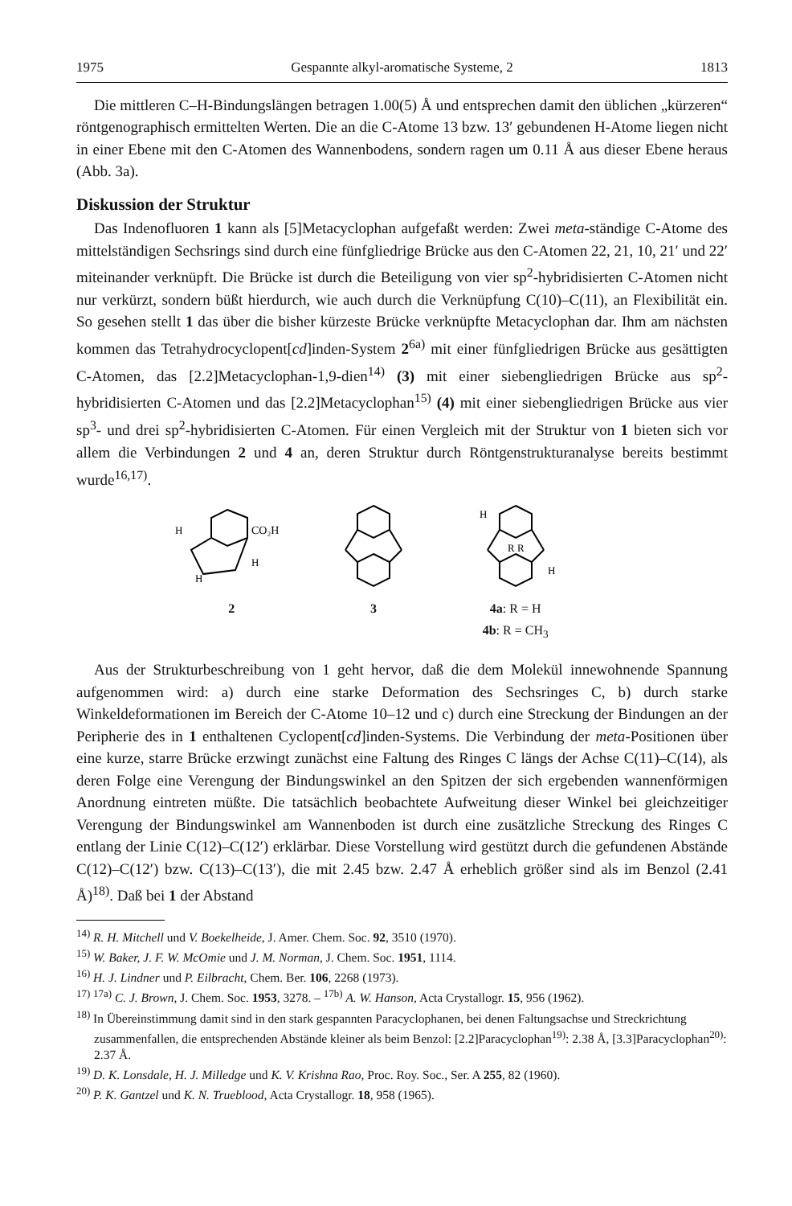1975 Gespannte alkyl-aromatische Systeme, 2 1813
Die mittleren C–H-Bindungslängen betragen 1.00(5) Å und entsprechen damit den üblichen „kürzeren“ röntgenographisch ermittelten Werten. Die an die C-Atome 13 bzw. 13′ gebundenen H-Atome liegen nicht in einer Ebene mit den C-Atomen des Wannenbodens, sondern ragen um 0.11 Å aus dieser Ebene heraus (Abb. 3a).
Diskussion der Struktur
Das Indenofluoren 1 kann als [5]Metacyclophan aufgefaßt werden: Zwei meta-ständige C-Atome des mittelständigen Sechsrings sind durch eine fünfgliedrige Brücke aus den C-Atomen 22, 21, 10, 21′ und 22′ miteinander verknüpft. Die Brücke ist durch die Beteiligung von vier sp<sup>2</sup>-hybridisierten C-Atomen nicht nur verkürzt, sondern büßt hierdurch, wie auch durch die Verknüpfung C(10)–C(11), an Flexibilität ein. So gesehen stellt 1 das über die bisher kürzeste Brücke verknüpfte Metacyclophan dar. Ihm am nächsten kommen das Tetrahydrocyclopent[cd]inden-System 2<sup>6a)</sup> mit einer fünfgliedrigen Brücke aus gesättigten C-Atomen, das [2.2]Metacyclophan-1,9-dien<sup>14)</sup> (3) mit einer siebengliedrigen Brücke aus sp<sup>2</sup>-hybridisierten C-Atomen und das [2.2]Metacyclophan<sup>15)</sup> (4) mit einer siebengliedrigen Brücke aus vier sp<sup>3</sup>- und drei sp<sup>2</sup>-hybridisierten C-Atomen. Für einen Vergleich mit der Struktur von 1 bieten sich vor allem die Verbindungen 2 und 4 an, deren Struktur durch Röntgenstrukturanalyse bereits bestimmt wurde<sup>16,17)</sup>.
CO₂H
H
H
H
2
3
R R
H
H
4a: R = H
4b: R = CH<sub>3</sub>
Aus der Strukturbeschreibung von 1 geht hervor, daß die dem Molekül innewohnende Spannung aufgenommen wird: a) durch eine starke Deformation des Sechsringes C, b) durch starke Winkeldeformationen im Bereich der C-Atome 10–12 und c) durch eine Streckung der Bindungen an der Peripherie des in 1 enthaltenen Cyclopent[cd]inden-Systems. Die Verbindung der meta-Positionen über eine kurze, starre Brücke erzwingt zunächst eine Faltung des Ringes C längs der Achse C(11)–C(14), als deren Folge eine Verengung der Bindungswinkel an den Spitzen der sich ergebenden wannenförmigen Anordnung eintreten müßte. Die tatsächlich beobachtete Aufweitung dieser Winkel bei gleichzeitiger Verengung der Bindungswinkel am Wannenboden ist durch eine zusätzliche Streckung des Ringes C entlang der Linie C(12)–C(12′) erklärbar. Diese Vorstellung wird gestützt durch die gefundenen Abstände C(12)–C(12′) bzw. C(13)–C(13′), die mit 2.45 bzw. 2.47 Å erheblich größer sind als im Benzol (2.41 Å)<sup>18)</sup>. Daß bei 1 der Abstand
<sup>14)</sup> R. H. Mitchell und V. Boekelheide, J. Amer. Chem. Soc. 92, 3510 (1970).
<sup>15)</sup> W. Baker, J. F. W. McOmie und J. M. Norman, J. Chem. Soc. 1951, 1114.
<sup>16)</sup> H. J. Lindner und P. Eilbracht, Chem. Ber. 106, 2268 (1973).
<sup>17)</sup> <sup>17a)</sup> C. J. Brown, J. Chem. Soc. 1953, 3278. – <sup>17b)</sup> A. W. Hanson, Acta Crystallogr. 15, 956 (1962).
<sup>18)</sup> In Übereinstimmung damit sind in den stark gespannten Paracyclophanen, bei denen Faltungsachse und Streckrichtung zusammenfallen, die entsprechenden Abstände kleiner als beim Benzol: [2.2]Paracyclophan<sup>19)</sup>: 2.38 Å, [3.3]Paracyclophan<sup>20)</sup>: 2.37 Å.
<sup>19)</sup> D. K. Lonsdale, H. J. Milledge und K. V. Krishna Rao, Proc. Roy. Soc., Ser. A 255, 82 (1960).
<sup>20)</sup> P. K. Gantzel und K. N. Trueblood, Acta Crystallogr. 18, 958 (1965).